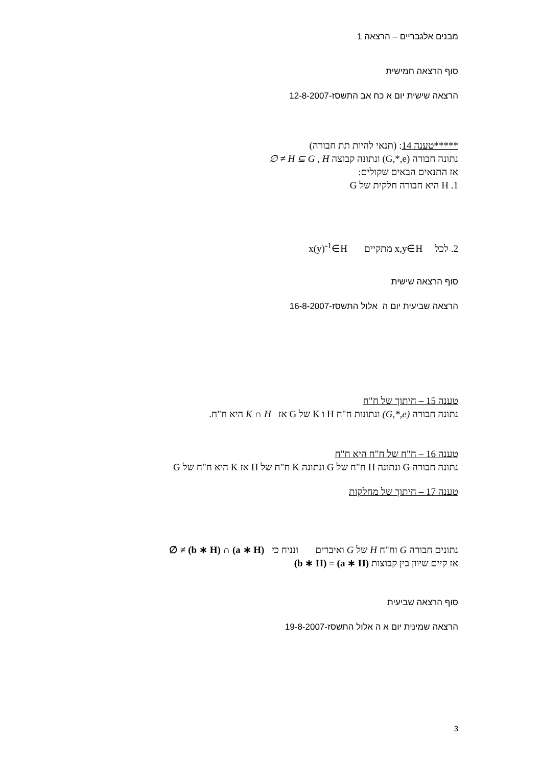מבנים אלגבריים – הרצאה 1
סוף הרצאה חמישית
הרצאה שישית יום א כח אב התשסז-12-8-2007
*****טענה 14: (תנאי להיות תת חבורה)
נתונה חבורה (G,*,e) ונתונה קבוצה H ⊆ G , H ≠ ∅
אז התנאים הבאים שקולים:
1. H היא חבורה חלקית של G
2. לכל x,y∈H מתקיים x(y)<sup>-1</sup>∈H
סוף הרצאה שישית
הרצאה שביעית יום ה אלול התשסז-16-8-2007
טענה 15 – חיתוך של ח"ח
נתונה חבורה (G,*,e) ונתונות ח"ח H ו K של G אז K ∩ H היא ח"ח.
טענה 16 – ח"ח של ח"ח היא ח"ח
נתונה חבורה G ונתונה H ח"ח של G ונתונה K ח"ח של H אז K היא ח"ח של G
טענה 17 – חיתוך של מחלקות
נתונים חבורה G וח"ח H של G ואיברים ונניח כי (a ∗ H) ∩ (b ∗ H) ≠ ∅
אז קיים שיוון בין קבוצות (a ∗ H) = (b ∗ H)
סוף הרצאה שביעית
הרצאה שמינית יום א ה אלול התשסז-19-8-2007
3